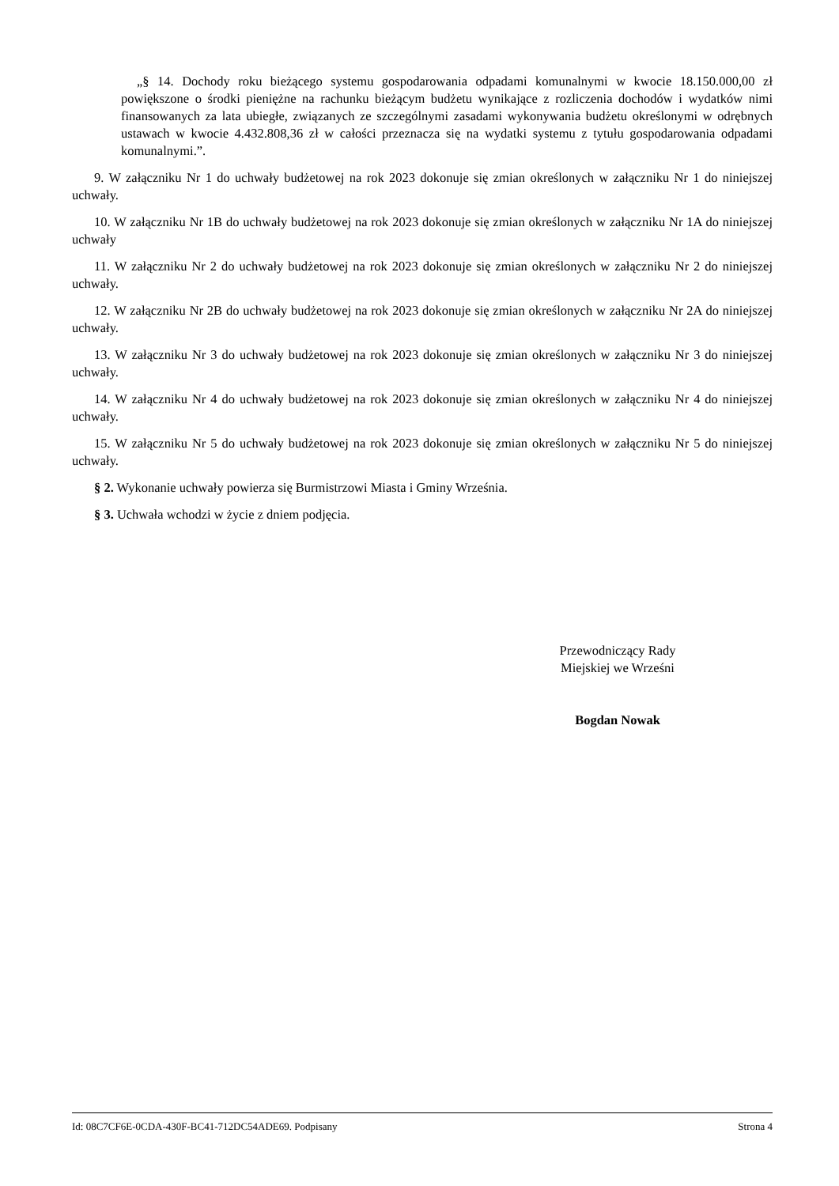„§ 14. Dochody roku bieżącego systemu gospodarowania odpadami komunalnymi w kwocie 18.150.000,00 zł powiększone o środki pieniężne na rachunku bieżącym budżetu wynikające z rozliczenia dochodów i wydatków nimi finansowanych za lata ubiegłe, związanych ze szczególnymi zasadami wykonywania budżetu określonymi w odrębnych ustawach w kwocie 4.432.808,36 zł w całości przeznacza się na wydatki systemu z tytułu gospodarowania odpadami komunalnymi.”.
9. W załączniku Nr 1 do uchwały budżetowej na rok 2023 dokonuje się zmian określonych w załączniku Nr 1 do niniejszej uchwały.
10. W załączniku Nr 1B do uchwały budżetowej na rok 2023 dokonuje się zmian określonych w załączniku Nr 1A do niniejszej uchwały
11. W załączniku Nr 2 do uchwały budżetowej na rok 2023 dokonuje się zmian określonych w załączniku Nr 2 do niniejszej uchwały.
12. W załączniku Nr 2B do uchwały budżetowej na rok 2023 dokonuje się zmian określonych w załączniku Nr 2A do niniejszej uchwały.
13. W załączniku Nr 3 do uchwały budżetowej na rok 2023 dokonuje się zmian określonych w załączniku Nr 3 do niniejszej uchwały.
14. W załączniku Nr 4 do uchwały budżetowej na rok 2023 dokonuje się zmian określonych w załączniku Nr 4 do niniejszej uchwały.
15. W załączniku Nr 5 do uchwały budżetowej na rok 2023 dokonuje się zmian określonych w załączniku Nr 5 do niniejszej uchwały.
§ 2. Wykonanie uchwały powierza się Burmistrzowi Miasta i Gminy Września.
§ 3. Uchwała wchodzi w życie z dniem podjęcia.
Przewodniczący Rady
Miejskiej we Wrześni
Bogdan Nowak
Id: 08C7CF6E-0CDA-430F-BC41-712DC54ADE69. Podpisany Strona 4